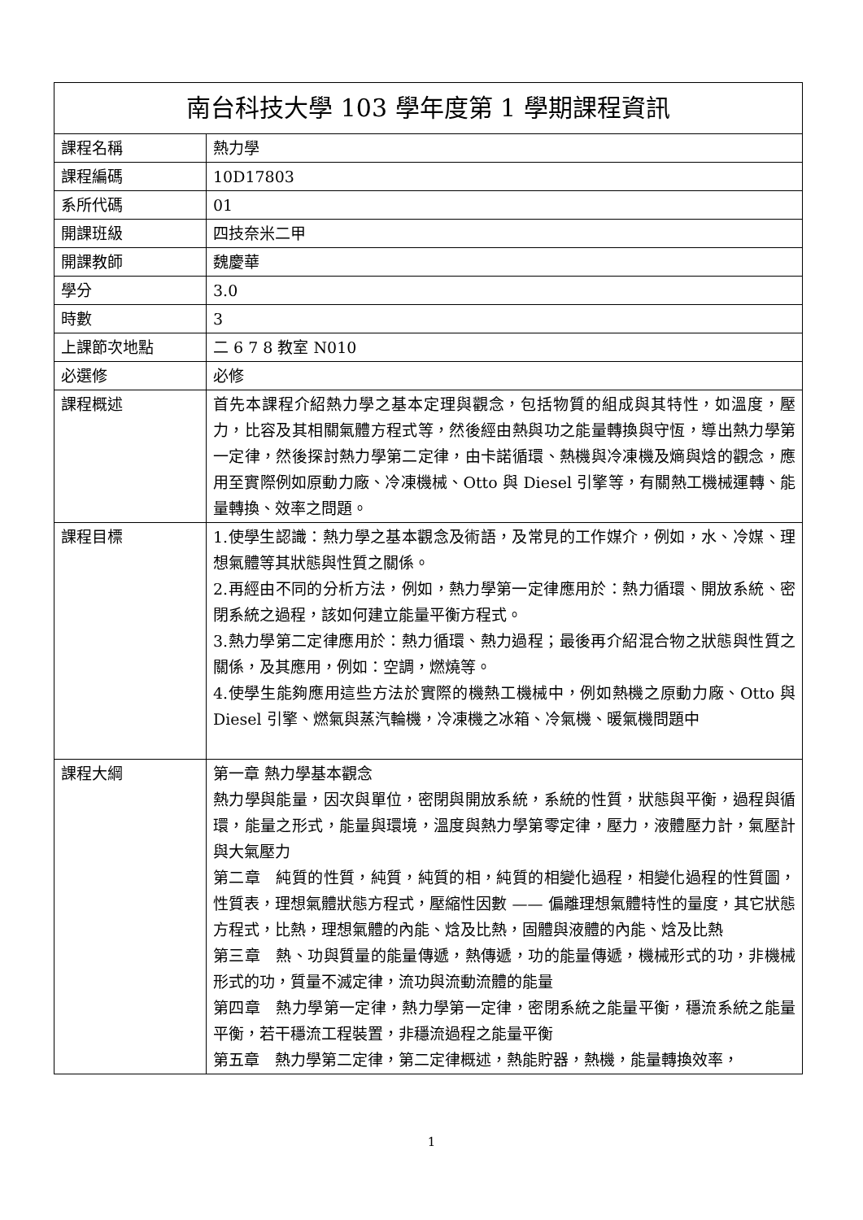| 南台科技大學 103 學年度第 1 學期課程資訊 | |
| --- | --- |
| 課程名稱 | 熱力學 |
| 課程編碼 | 10D17803 |
| 系所代碼 | 01 |
| 開課班級 | 四技奈米二甲 |
| 開課教師 | 魏慶華 |
| 學分 | 3.0 |
| 時數 | 3 |
| 上課節次地點 | 二 6 7 8 教室 N010 |
| 必選修 | 必修 |
| 課程概述 | 首先本課程介紹熱力學之基本定理與觀念，包括物質的組成與其特性，如溫度，壓力，比容及其相關氣體方程式等，然後經由熱與功之能量轉換與守恆，導出熱力學第一定律，然後探討熱力學第二定律，由卡諾循環、熱機與冷凍機及熵與焓的觀念，應用至實際例如原動力廠、冷凍機械、Otto 與 Diesel 引擎等，有關熱工機械運轉、能量轉換、效率之問題。 |
| 課程目標 | 1.使學生認識：熱力學之基本觀念及術語，及常見的工作媒介，例如，水、冷媒、理想氣體等其狀態與性質之關係。 2.再經由不同的分析方法，例如，熱力學第一定律應用於：熱力循環、開放系統、密閉系統之過程，該如何建立能量平衡方程式。 3.熱力學第二定律應用於：熱力循環、熱力過程；最後再介紹混合物之狀態與性質之關係，及其應用，例如：空調，燃燒等。 4.使學生能夠應用這些方法於實際的機熱工機械中，例如熱機之原動力廠、Otto 與 Diesel 引擎、燃氣與蒸汽輪機，冷凍機之冰箱、冷氣機、暖氣機問題中 |
| 課程大綱 | 第一章 熱力學基本觀念 熱力學與能量，因次與單位，密閉與開放系統，系統的性質，狀態與平衡，過程與循環，能量之形式，能量與環境，溫度與熱力學第零定律，壓力，液體壓力計，氣壓計與大氣壓力 第二章 純質的性質，純質，純質的相，純質的相變化過程，相變化過程的性質圖，性質表，理想氣體狀態方程式，壓縮性因數 —— 偏離理想氣體特性的量度，其它狀態方程式，比熱，理想氣體的內能、焓及比熱，固體與液體的內能、焓及比熱 第三章 熱、功與質量的能量傳遞，熱傳遞，功的能量傳遞，機械形式的功，非機械形式的功，質量不滅定律，流功與流動流體的能量 第四章 熱力學第一定律，熱力學第一定律，密閉系統之能量平衡，穩流系統之能量平衡，若干穩流工程裝置，非穩流過程之能量平衡 第五章 熱力學第二定律，第二定律概述，熱能貯器，熱機，能量轉換效率， |
1